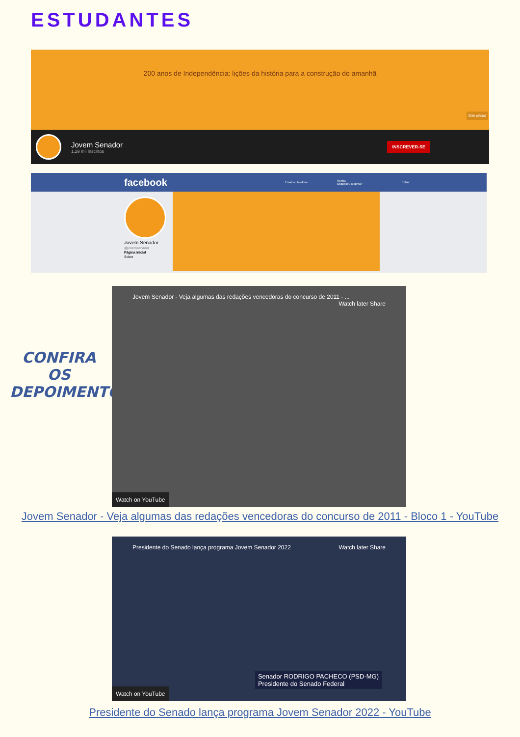ESTUDANTES
200 anos de Independência: lições da história para a construção do amanhã
Site oficial
Jovem Senador
1,29 mil inscritos
INSCREVER-SE
facebook Email ou telefone Senha
Esqueceu a conta? Entrar
Jovem Senador
@jovemsenador
Página inicial
Sobre
CONFIRA OS DEPOIMENTOS:
Jovem Senador - Veja algumas das redações vencedoras do concurso de 2011 - ... Watch later Share
Watch on YouTube
Jovem Senador - Veja algumas das redações vencedoras do concurso de 2011 - Bloco 1 - YouTube
Presidente do Senado lança programa Jovem Senador 2022 Watch later Share
Senador RODRIGO PACHECO (PSD-MG)
Presidente do Senado Federal
Watch on YouTube
Presidente do Senado lança programa Jovem Senador 2022 - YouTube